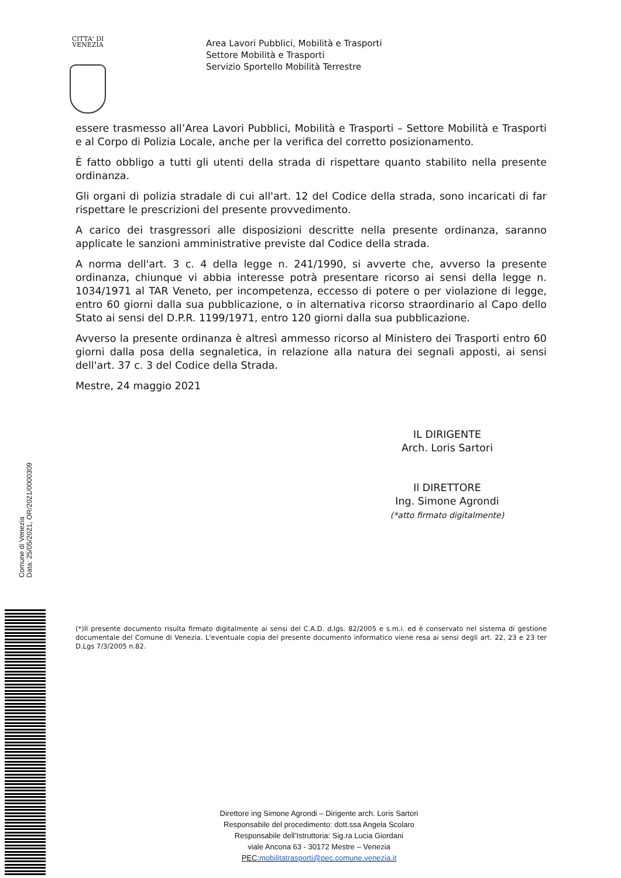CITTA' DI
VENEZIA
Area Lavori Pubblici, Mobilità e Trasporti
Settore Mobilità e Trasporti
Servizio Sportello Mobilità Terrestre
essere trasmesso all’Area Lavori Pubblici, Mobilità e Trasporti – Settore Mobilità e Trasporti e al Corpo di Polizia Locale, anche per la verifica del corretto posizionamento.
È fatto obbligo a tutti gli utenti della strada di rispettare quanto stabilito nella presente ordinanza.
Gli organi di polizia stradale di cui all'art. 12 del Codice della strada, sono incaricati di far rispettare le prescrizioni del presente provvedimento.
A carico dei trasgressori alle disposizioni descritte nella presente ordinanza, saranno applicate le sanzioni amministrative previste dal Codice della strada.
A norma dell'art. 3 c. 4 della legge n. 241/1990, si avverte che, avverso la presente ordinanza, chiunque vi abbia interesse potrà presentare ricorso ai sensi della legge n. 1034/1971 al TAR Veneto, per incompetenza, eccesso di potere o per violazione di legge, entro 60 giorni dalla sua pubblicazione, o in alternativa ricorso straordinario al Capo dello Stato ai sensi del D.P.R. 1199/1971, entro 120 giorni dalla sua pubblicazione.
Avverso la presente ordinanza è altresì ammesso ricorso al Ministero dei Trasporti entro 60 giorni dalla posa della segnaletica, in relazione alla natura dei segnali apposti, ai sensi dell'art. 37 c. 3 del Codice della Strada.
Mestre, 24 maggio 2021
IL DIRIGENTE
Arch. Loris Sartori
Il DIRETTORE
Ing. Simone Agrondi
(*atto firmato digitalmente)
Comune di Venezia
Data: 25/05/2021, OR/2021/0000309
(*)Il presente documento risulta firmato digitalmente ai sensi del C.A.D. d.lgs. 82/2005 e s.m.i. ed è conservato nel sistema di gestione documentale del Comune di Venezia. L'eventuale copia del presente documento informatico viene resa ai sensi degli art. 22, 23 e 23 ter D.Lgs 7/3/2005 n.82.
Direttore ing Simone Agrondi – Dirigente arch. Loris Sartori
Responsabile del procedimento: dott.ssa Angela Scolaro
Responsabile dell’Istruttoria: Sig.ra Lucia Giordani
viale Ancona 63 - 30172 Mestre – Venezia
PEC:mobilitatrasporti@pec.comune.venezia.it